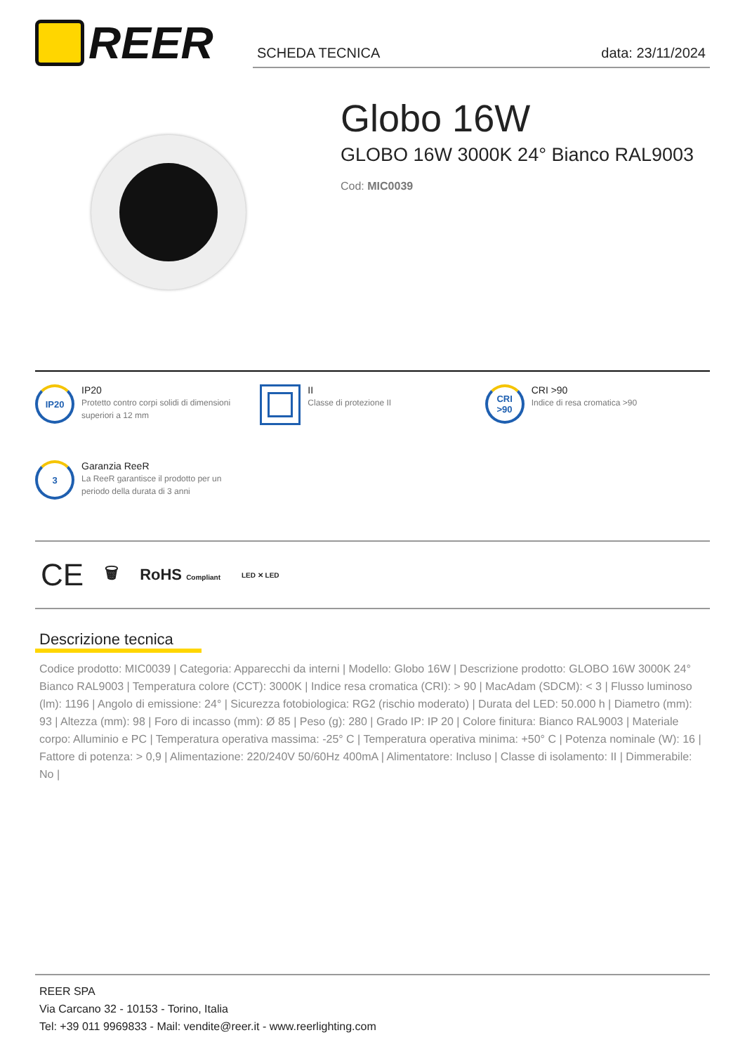REER
SCHEDA TECNICA data: 23/11/2024
Globo 16W
GLOBO 16W 3000K 24° Bianco RAL9003
Cod: MIC0039
IP20
IP20
Protetto contro corpi solidi di dimensioni superiori a 12 mm
II
Classe di protezione II
CRI
>90
CRI >90
Indice di resa cromatica >90
3
Garanzia ReeR
La ReeR garantisce il prodotto per un periodo della durata di 3 anni
CE 🗑 RoHS Compliant LED ✕ LED
Descrizione tecnica
Codice prodotto: MIC0039 | Categoria: Apparecchi da interni | Modello: Globo 16W | Descrizione prodotto: GLOBO 16W 3000K 24° Bianco RAL9003 | Temperatura colore (CCT): 3000K | Indice resa cromatica (CRI): > 90 | MacAdam (SDCM): < 3 | Flusso luminoso (lm): 1196 | Angolo di emissione: 24° | Sicurezza fotobiologica: RG2 (rischio moderato) | Durata del LED: 50.000 h | Diametro (mm): 93 | Altezza (mm): 98 | Foro di incasso (mm): Ø 85 | Peso (g): 280 | Grado IP: IP 20 | Colore finitura: Bianco RAL9003 | Materiale corpo: Alluminio e PC | Temperatura operativa massima: -25° C | Temperatura operativa minima: +50° C | Potenza nominale (W): 16 | Fattore di potenza: > 0,9 | Alimentazione: 220/240V 50/60Hz 400mA | Alimentatore: Incluso | Classe di isolamento: II | Dimmerabile: No |
REER SPA
Via Carcano 32 - 10153 - Torino, Italia
Tel: +39 011 9969833 - Mail: vendite@reer.it - www.reerlighting.com